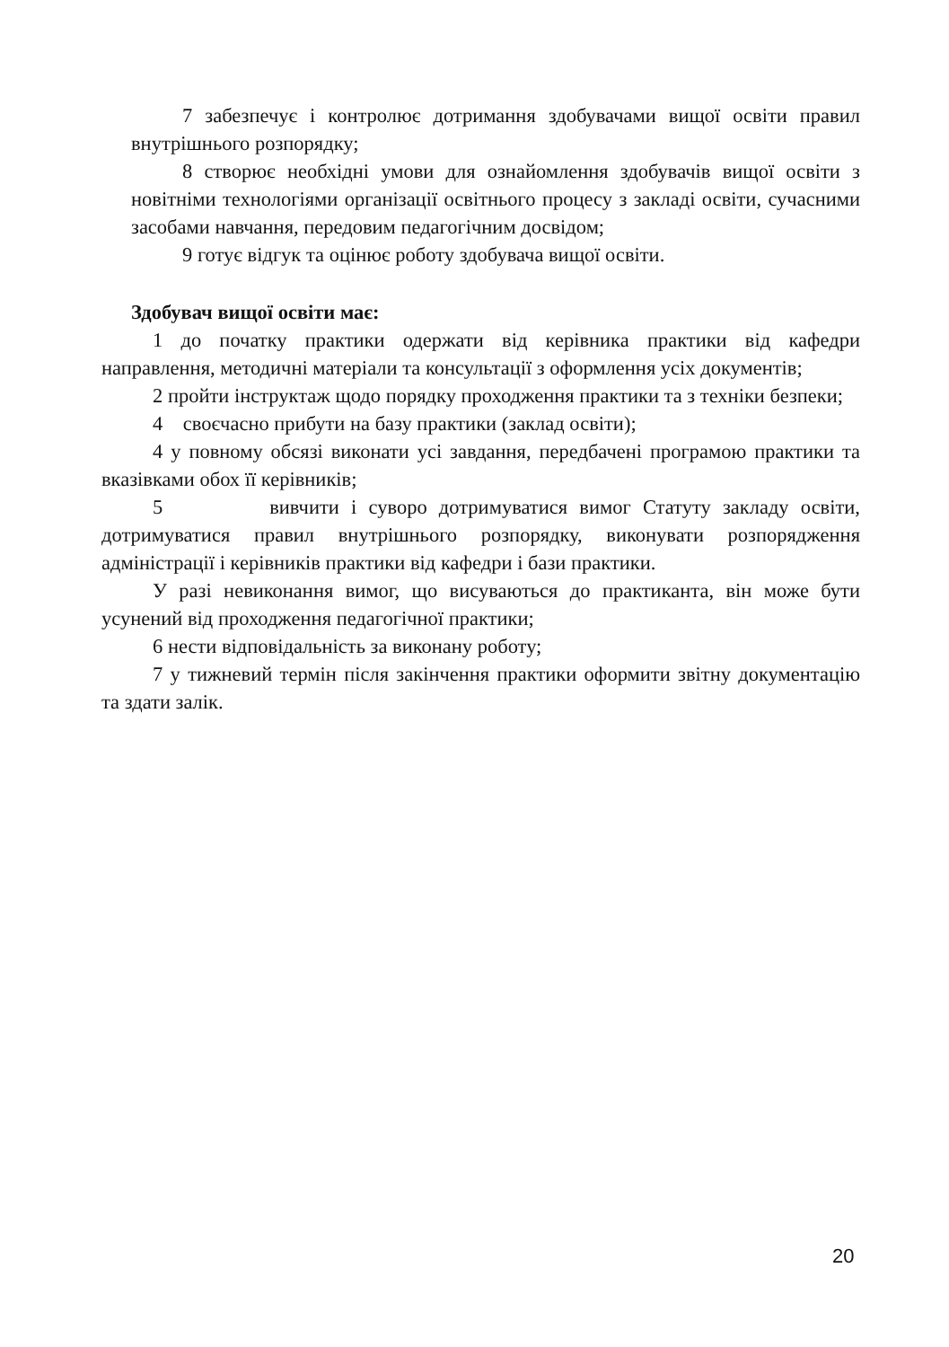7 забезпечує і контролює дотримання здобувачами вищої освіти правил внутрішнього розпорядку;
8 створює необхідні умови для ознайомлення здобувачів вищої освіти з новітніми технологіями організації освітнього процесу з закладі освіти, сучасними засобами навчання, передовим педагогічним досвідом;
9 готує відгук та оцінює роботу здобувача вищої освіти.
Здобувач вищої освіти має:
1 до початку практики одержати від керівника практики від кафедри направлення, методичні матеріали та консультації з оформлення усіх документів;
2 пройти інструктаж щодо порядку проходження практики та з техніки безпеки;
4 своєчасно прибути на базу практики (заклад освіти);
4 у повному обсязі виконати усі завдання, передбачені програмою практики та вказівками обох її керівників;
5 вивчити і суворо дотримуватися вимог Статуту закладу освіти, дотримуватися правил внутрішнього розпорядку, виконувати розпорядження адміністрації і керівників практики від кафедри і бази практики.
У разі невиконання вимог, що висуваються до практиканта, він може бути усунений від проходження педагогічної практики;
6 нести відповідальність за виконану роботу;
7 у тижневий термін після закінчення практики оформити звітну документацію та здати залік.
20